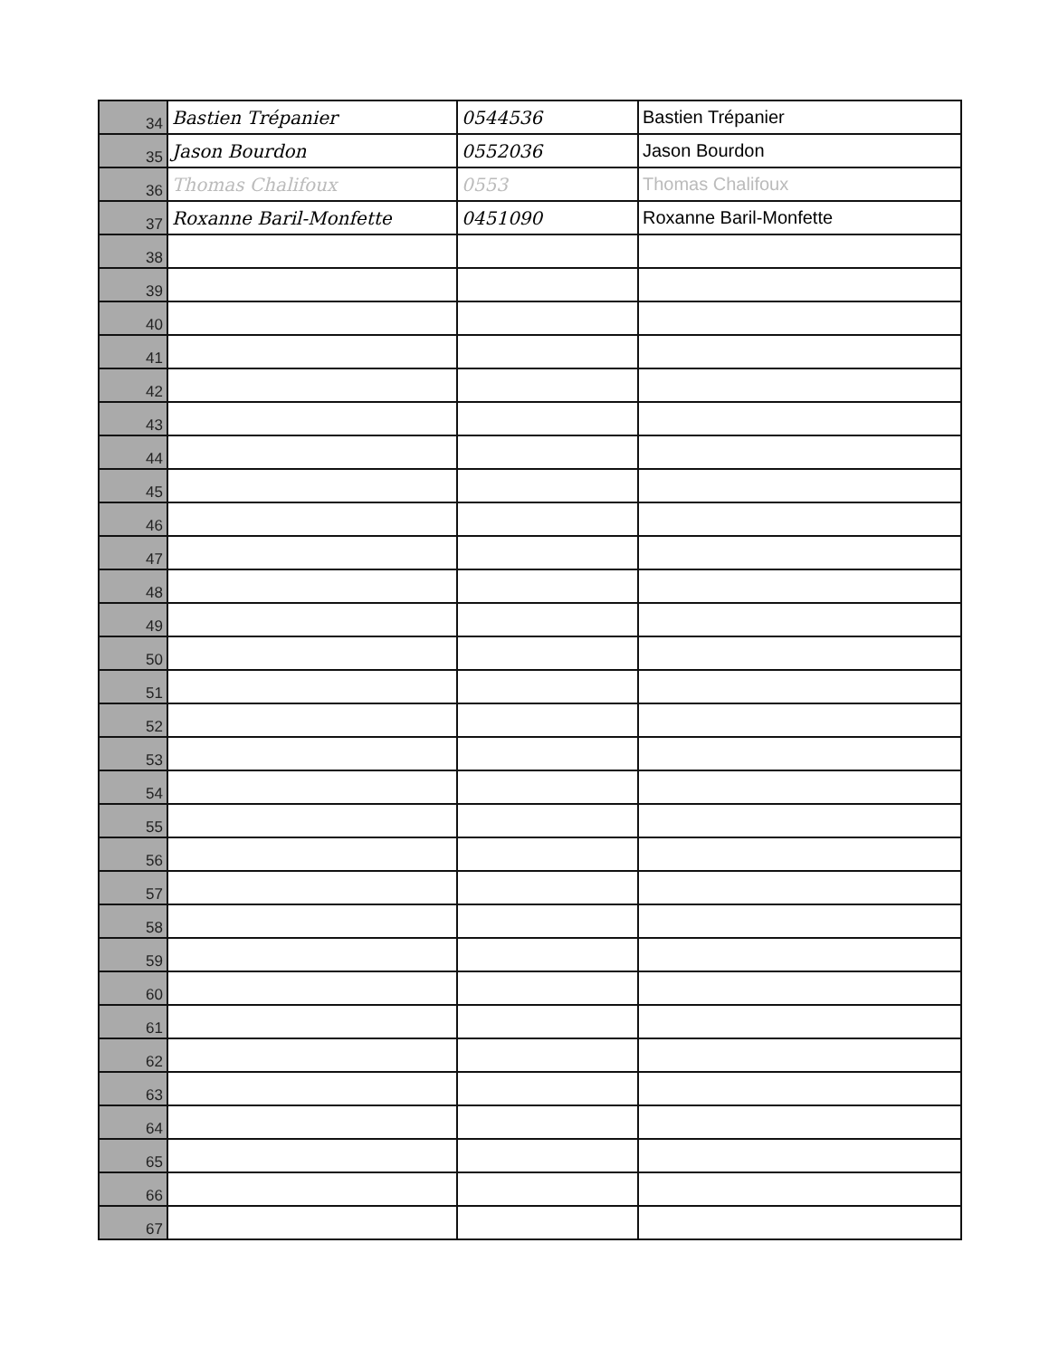| 34 | Bastien Trépanier | 0544536 | Bastien Trépanier |
| 35 | Jason Bourdon | 0552036 | Jason Bourdon |
| 36 | Thomas Chalifoux | 0553 | Thomas Chalifoux |
| 37 | Roxanne Baril-Monfette | 0451090 | Roxanne Baril-Monfette |
| 38 | | | |
| 39 | | | |
| 40 | | | |
| 41 | | | |
| 42 | | | |
| 43 | | | |
| 44 | | | |
| 45 | | | |
| 46 | | | |
| 47 | | | |
| 48 | | | |
| 49 | | | |
| 50 | | | |
| 51 | | | |
| 52 | | | |
| 53 | | | |
| 54 | | | |
| 55 | | | |
| 56 | | | |
| 57 | | | |
| 58 | | | |
| 59 | | | |
| 60 | | | |
| 61 | | | |
| 62 | | | |
| 63 | | | |
| 64 | | | |
| 65 | | | |
| 66 | | | |
| 67 | | | |